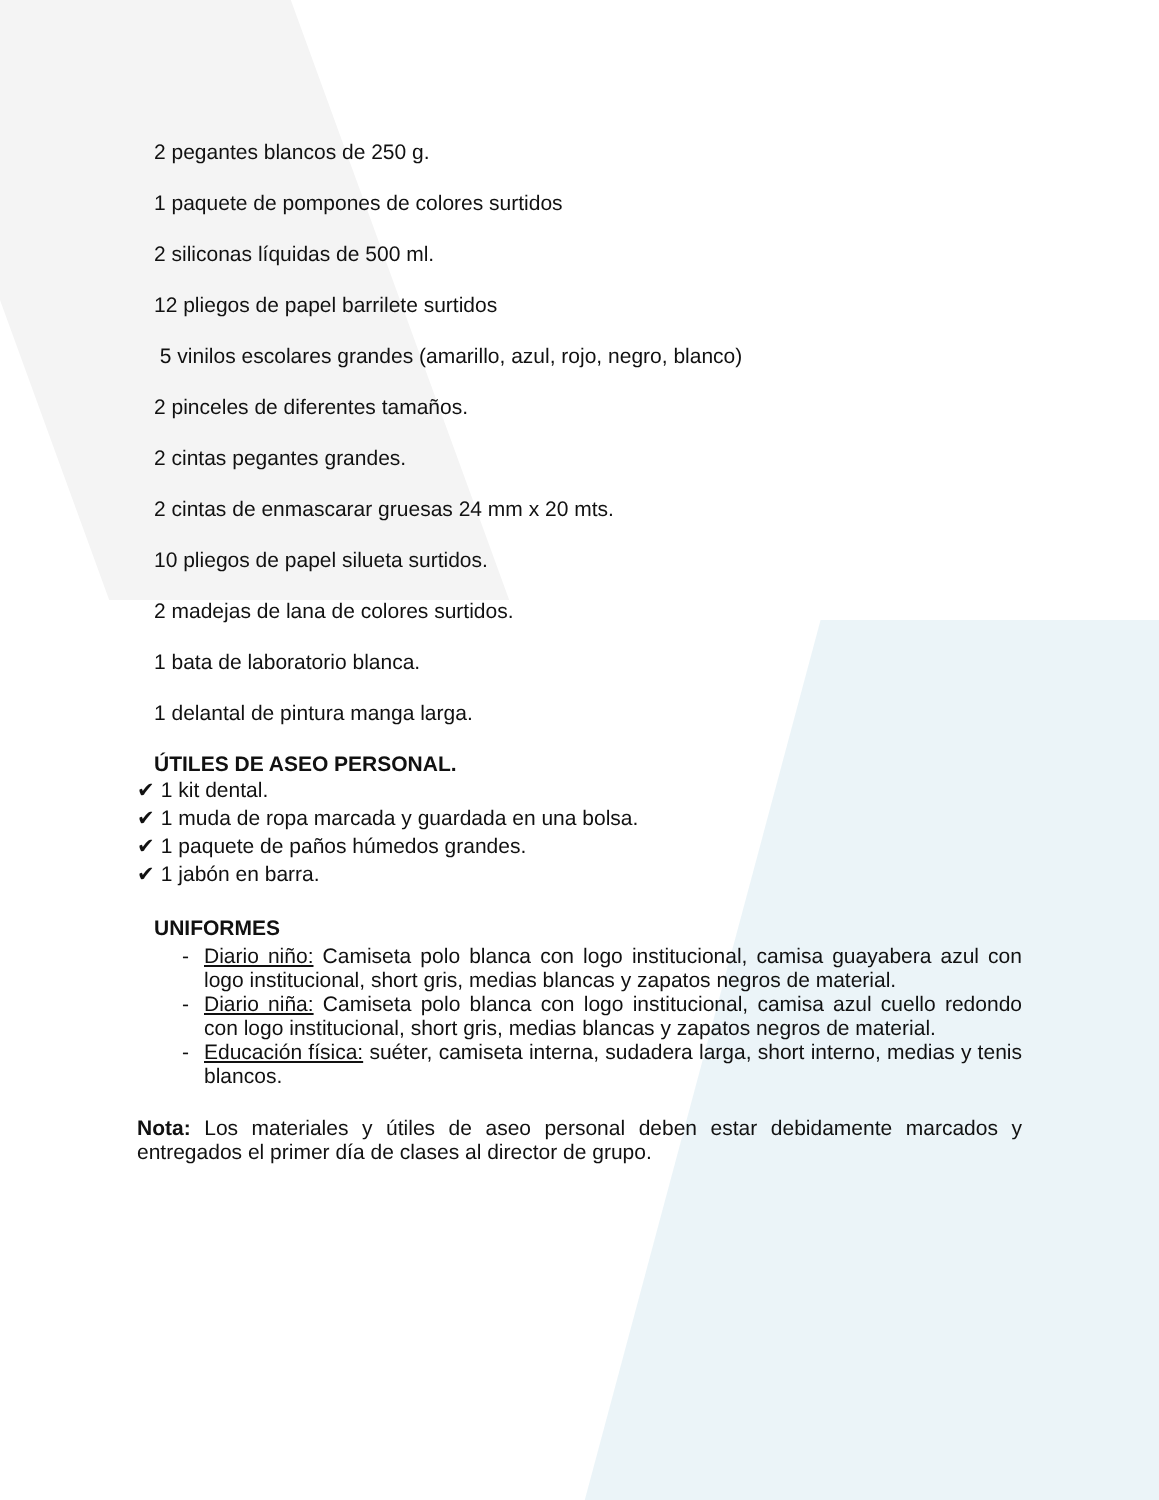2 pegantes blancos de 250 g.
1 paquete de pompones de colores surtidos
2 siliconas líquidas de 500 ml.
12 pliegos de papel barrilete surtidos
5 vinilos escolares grandes (amarillo, azul, rojo, negro, blanco)
2 pinceles de diferentes tamaños.
2 cintas pegantes grandes.
2 cintas de enmascarar gruesas 24 mm x 20 mts.
10 pliegos de papel silueta surtidos.
2 madejas de lana de colores surtidos.
1 bata de laboratorio blanca.
1 delantal de pintura manga larga.
ÚTILES DE ASEO PERSONAL.
✔ 1 kit dental.
✔ 1 muda de ropa marcada y guardada en una bolsa.
✔ 1 paquete de paños húmedos grandes.
✔ 1 jabón en barra.
UNIFORMES
- Diario niño: Camiseta polo blanca con logo institucional, camisa guayabera azul con logo institucional, short gris, medias blancas y zapatos negros de material.
- Diario niña: Camiseta polo blanca con logo institucional, camisa azul cuello redondo con logo institucional, short gris, medias blancas y zapatos negros de material.
- Educación física: suéter, camiseta interna, sudadera larga, short interno, medias y tenis blancos.
Nota: Los materiales y útiles de aseo personal deben estar debidamente marcados y entregados el primer día de clases al director de grupo.